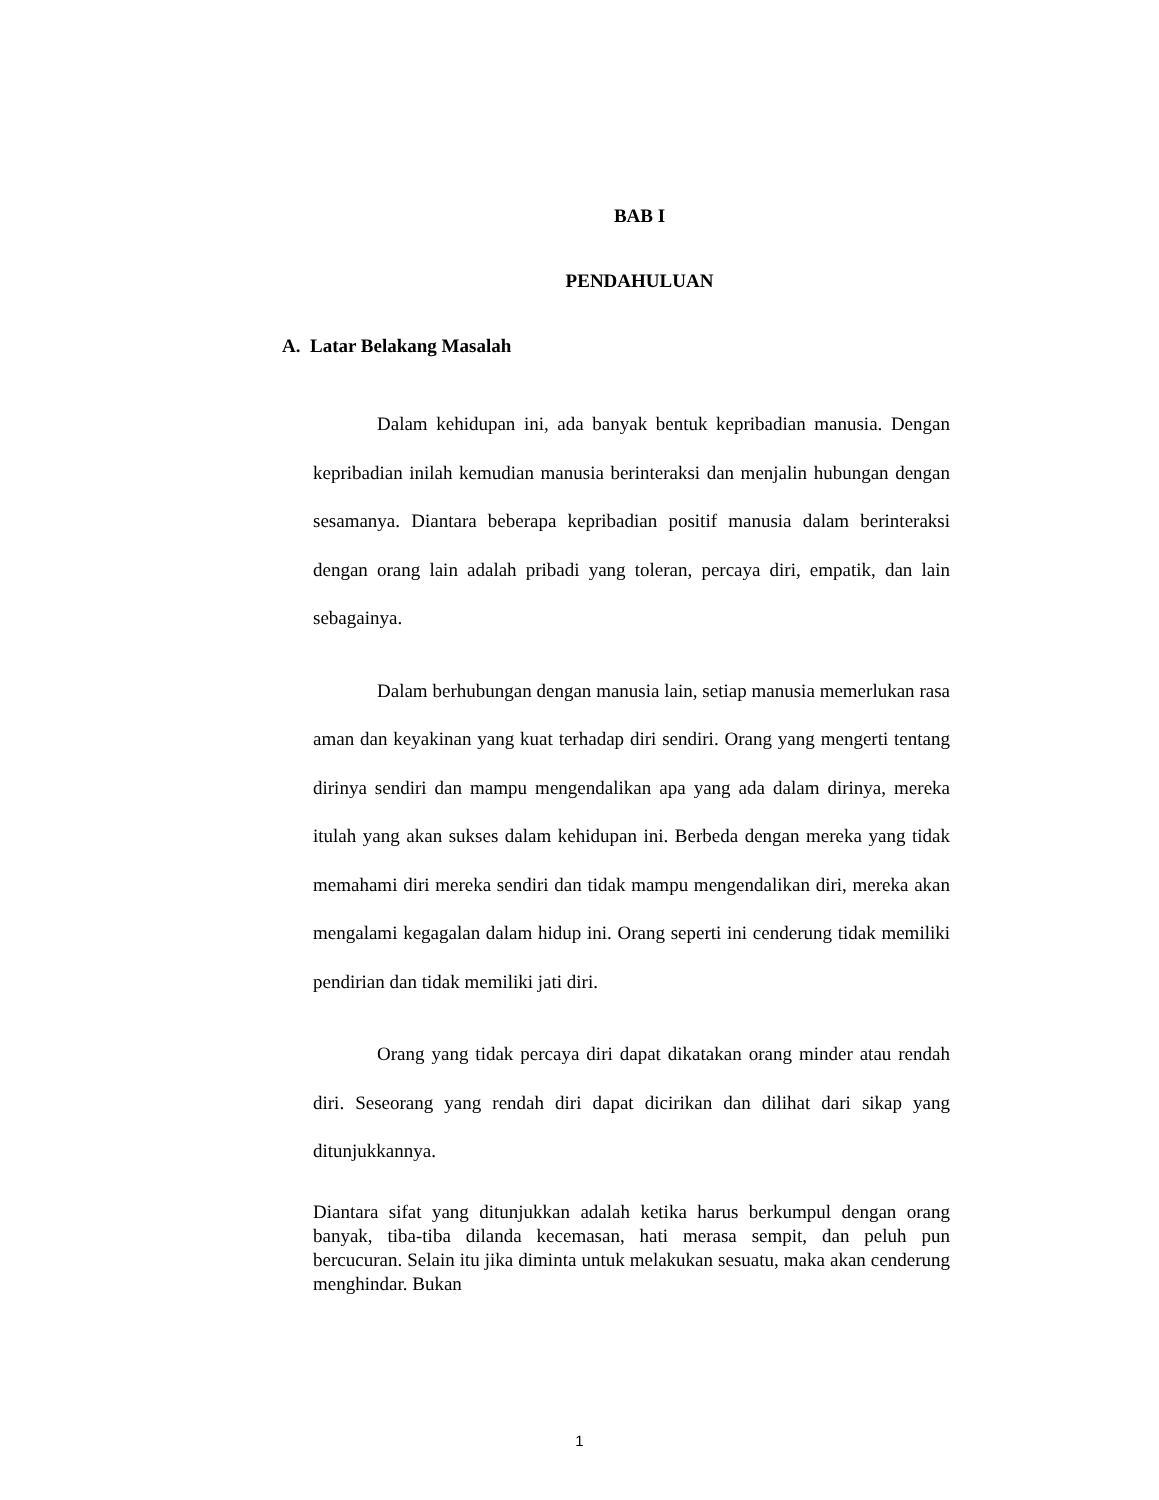BAB I
PENDAHULUAN
A. Latar Belakang Masalah
Dalam kehidupan ini, ada banyak bentuk kepribadian manusia. Dengan kepribadian inilah kemudian manusia berinteraksi dan menjalin hubungan dengan sesamanya. Diantara beberapa kepribadian positif manusia dalam berinteraksi dengan orang lain adalah pribadi yang toleran, percaya diri, empatik, dan lain sebagainya.
Dalam berhubungan dengan manusia lain, setiap manusia memerlukan rasa aman dan keyakinan yang kuat terhadap diri sendiri. Orang yang mengerti tentang dirinya sendiri dan mampu mengendalikan apa yang ada dalam dirinya, mereka itulah yang akan sukses dalam kehidupan ini. Berbeda dengan mereka yang tidak memahami diri mereka sendiri dan tidak mampu mengendalikan diri, mereka akan mengalami kegagalan dalam hidup ini. Orang seperti ini cenderung tidak memiliki pendirian dan tidak memiliki jati diri.
Orang yang tidak percaya diri dapat dikatakan orang minder atau rendah diri. Seseorang yang rendah diri dapat dicirikan dan dilihat dari sikap yang ditunjukkannya.
Diantara sifat yang ditunjukkan adalah ketika harus berkumpul dengan orang banyak, tiba-tiba dilanda kecemasan, hati merasa sempit, dan peluh pun bercucuran. Selain itu jika diminta untuk melakukan sesuatu, maka akan cenderung menghindar. Bukan
1